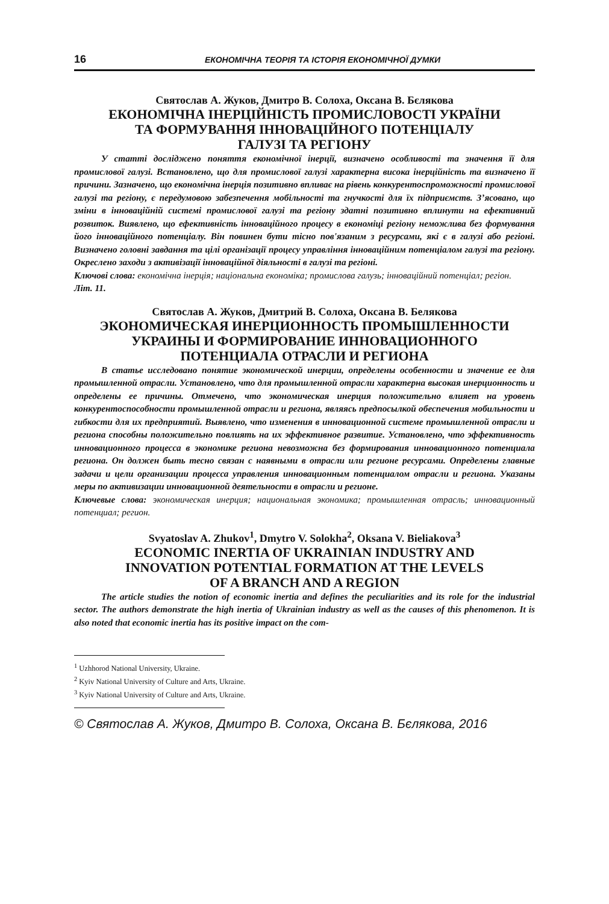16 ЕКОНОМІЧНА ТЕОРІЯ ТА ІСТОРІЯ ЕКОНОМІЧНОЇ ДУМКИ
Святослав А. Жуков, Дмитро В. Солоха, Оксана В. Бєлякова
ЕКОНОМІЧНА ІНЕРЦІЙНІСТЬ ПРОМИСЛОВОСТІ УКРАЇНИ
ТА ФОРМУВАННЯ ІННОВАЦІЙНОГО ПОТЕНЦІАЛУ
ГАЛУЗІ ТА РЕГІОНУ
У статті досліджено поняття економічної інерції, визначено особливості та значення її для промислової галузі. Встановлено, що для промислової галузі характерна висока інерційність та визначено її причини. Зазначено, що економічна інерція позитивно впливає на рівень конкурентоспроможності промислової галузі та регіону, є передумовою забезпечення мобільності та гнучкості для їх підприємств. З’ясовано, що зміни в інноваційній системі промислової галузі та регіону здатні позитивно вплинути на ефективний розвиток. Виявлено, що ефективність інноваційного процесу в економіці регіону неможлива без формування його інноваційного потенціалу. Він повинен бути тісно пов'язаним з ресурсами, які є в галузі або регіоні. Визначено головні завдання та цілі організації процесу управління інноваційним потенціалом галузі та регіону. Окреслено заходи з активізації інноваційної діяльності в галузі та регіоні.
Ключові слова: економічна інерція; національна економіка; промислова галузь; інноваційний потенціал; регіон.
Літ. 11.
Святослав А. Жуков, Дмитрий В. Солоха, Оксана В. Белякова
ЭКОНОМИЧЕСКАЯ ИНЕРЦИОННОСТЬ ПРОМЫШЛЕННОСТИ
УКРАИНЫ И ФОРМИРОВАНИЕ ИННОВАЦИОННОГО
ПОТЕНЦИАЛА ОТРАСЛИ И РЕГИОНА
В статье исследовано понятие экономической инерции, определены особенности и значение ее для промышленной отрасли. Установлено, что для промышленной отрасли характерна высокая инерционность и определены ее причины. Отмечено, что экономическая инерция положительно влияет на уровень конкурентоспособности промышленной отрасли и региона, являясь предпосылкой обеспечения мобильности и гибкости для их предприятий. Выявлено, что изменения в инновационной системе промышленной отрасли и региона способны положительно повлиять на их эффективное развитие. Установлено, что эффективность инновационного процесса в экономике региона невозможна без формирования инновационного потенциала региона. Он должен быть тесно связан с наявными в отрасли или регионе ресурсами. Определены главные задачи и цели организации процесса управления инновационным потенциалом отрасли и региона. Указаны меры по активизации инновационной деятельности в отрасли и регионе.
Ключевые слова: экономическая инерция; национальная экономика; промышленная отрасль; инновационный потенциал; регион.
Svyatoslav A. Zhukov<sup>1</sup>, Dmytro V. Solokha<sup>2</sup>, Oksana V. Bieliakova<sup>3</sup>
ECONOMIC INERTIA OF UKRAINIAN INDUSTRY AND
INNOVATION POTENTIAL FORMATION AT THE LEVELS
OF A BRANCH AND A REGION
The article studies the notion of economic inertia and defines the peculiarities and its role for the industrial sector. The authors demonstrate the high inertia of Ukrainian industry as well as the causes of this phenomenon. It is also noted that economic inertia has its positive impact on the com-
<sup>1</sup> Uzhhorod National University, Ukraine.
<sup>2</sup> Kyiv National University of Culture and Arts, Ukraine.
<sup>3</sup> Kyiv National University of Culture and Arts, Ukraine.
© Святослав А. Жуков, Дмитро В. Солоха, Оксана В. Бєлякова, 2016